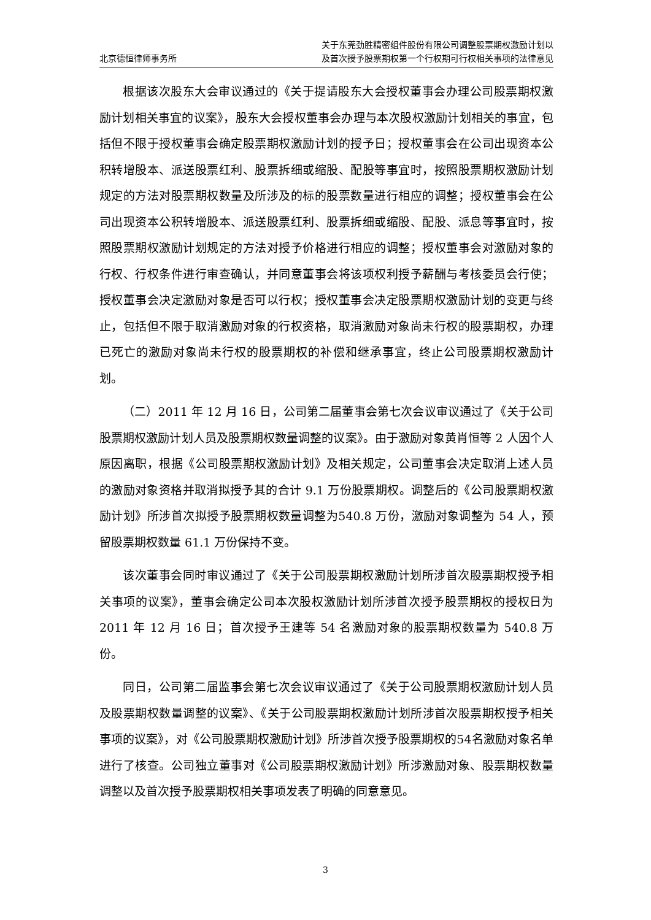北京德恒律师事务所
关于东莞劲胜精密组件股份有限公司调整股票期权激励计划以
及首次授予股票期权第一个行权期可行权相关事项的法律意见
根据该次股东大会审议通过的《关于提请股东大会授权董事会办理公司股票期权激励计划相关事宜的议案》，股东大会授权董事会办理与本次股权激励计划相关的事宜，包括但不限于授权董事会确定股票期权激励计划的授予日；授权董事会在公司出现资本公积转增股本、派送股票红利、股票拆细或缩股、配股等事宜时，按照股票期权激励计划规定的方法对股票期权数量及所涉及的标的股票数量进行相应的调整；授权董事会在公司出现资本公积转增股本、派送股票红利、股票拆细或缩股、配股、派息等事宜时，按照股票期权激励计划规定的方法对授予价格进行相应的调整；授权董事会对激励对象的行权、行权条件进行审查确认，并同意董事会将该项权利授予薪酬与考核委员会行使；授权董事会决定激励对象是否可以行权；授权董事会决定股票期权激励计划的变更与终止，包括但不限于取消激励对象的行权资格，取消激励对象尚未行权的股票期权，办理已死亡的激励对象尚未行权的股票期权的补偿和继承事宜，终止公司股票期权激励计划。
（二）2011 年 12 月 16 日，公司第二届董事会第七次会议审议通过了《关于公司股票期权激励计划人员及股票期权数量调整的议案》。由于激励对象黄肖恒等 2 人因个人原因离职，根据《公司股票期权激励计划》及相关规定，公司董事会决定取消上述人员的激励对象资格并取消拟授予其的合计 9.1 万份股票期权。调整后的《公司股票期权激励计划》所涉首次拟授予股票期权数量调整为540.8 万份，激励对象调整为 54 人，预留股票期权数量 61.1 万份保持不变。
该次董事会同时审议通过了《关于公司股票期权激励计划所涉首次股票期权授予相关事项的议案》，董事会确定公司本次股权激励计划所涉首次授予股票期权的授权日为 2011 年 12 月 16 日；首次授予王建等 54 名激励对象的股票期权数量为 540.8 万份。
同日，公司第二届监事会第七次会议审议通过了《关于公司股票期权激励计划人员及股票期权数量调整的议案》、《关于公司股票期权激励计划所涉首次股票期权授予相关事项的议案》，对《公司股票期权激励计划》所涉首次授予股票期权的54名激励对象名单进行了核查。公司独立董事对《公司股票期权激励计划》所涉激励对象、股票期权数量调整以及首次授予股票期权相关事项发表了明确的同意意见。
3